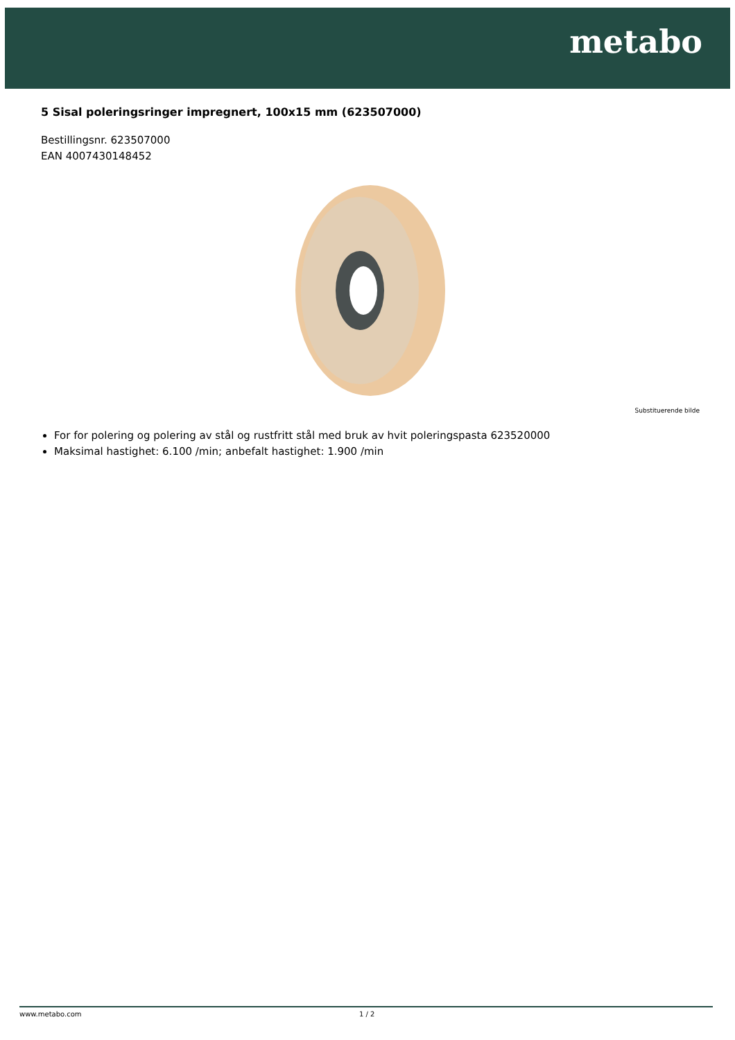metabo
5 Sisal poleringsringer impregnert, 100x15 mm (623507000)
Bestillingsnr. 623507000
EAN 4007430148452
Substituerende bilde
For for polering og polering av stål og rustfritt stål med bruk av hvit poleringspasta 623520000
Maksimal hastighet: 6.100 /min; anbefalt hastighet: 1.900 /min
www.metabo.com 1 / 2